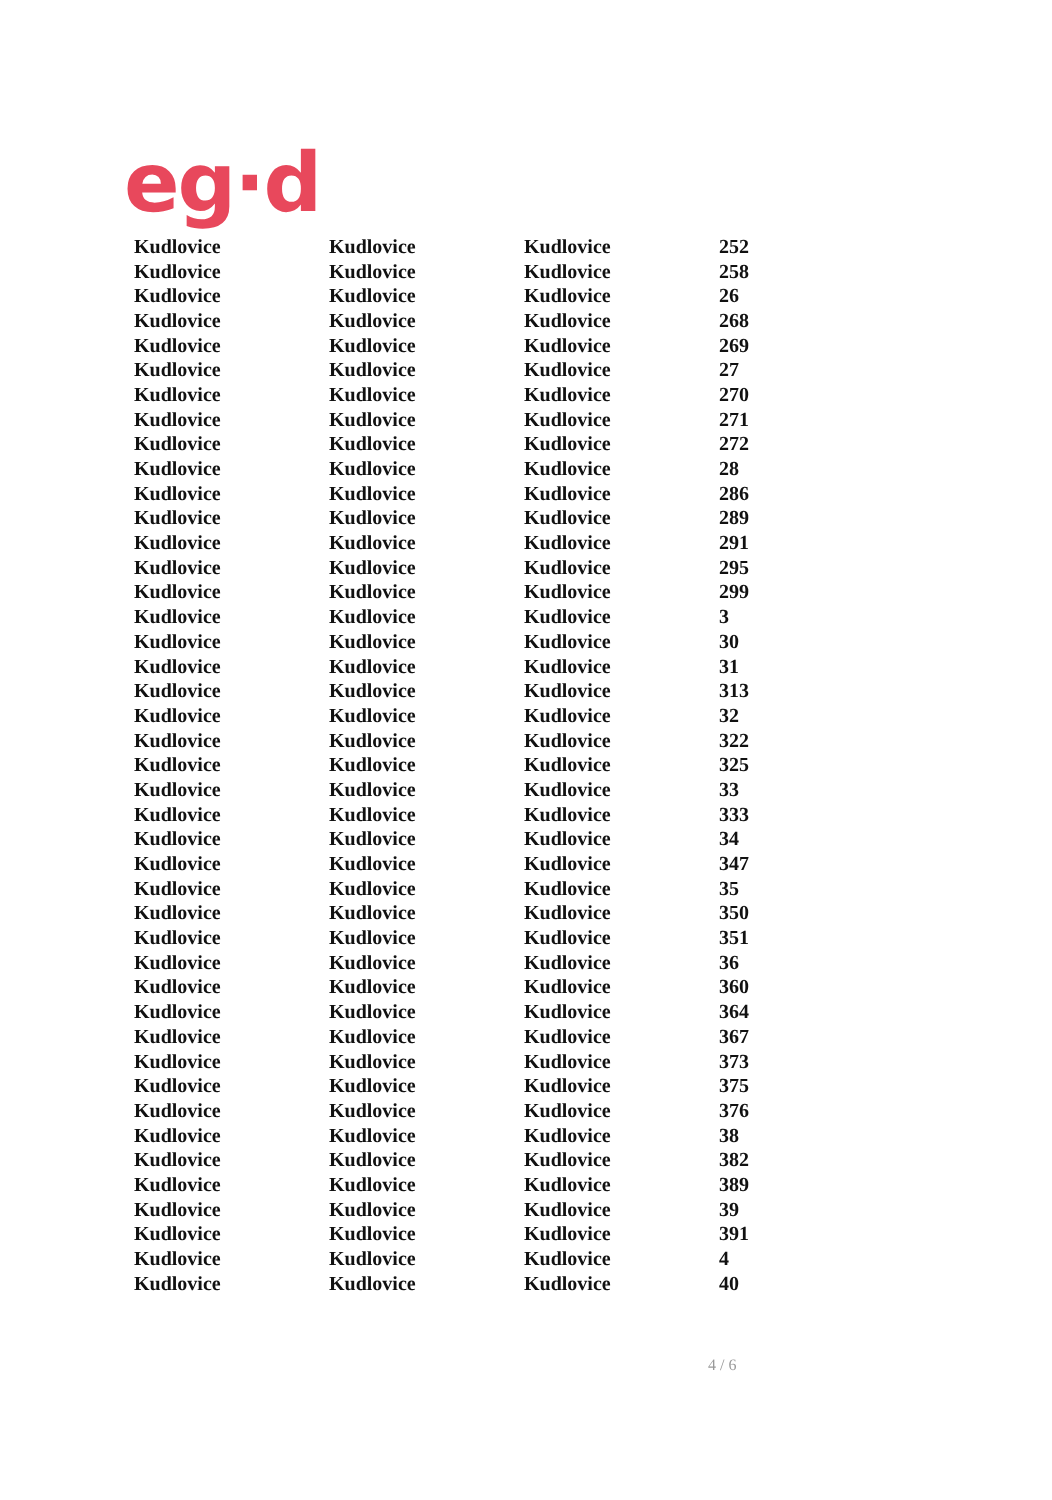eg·d
| Kudlovice | Kudlovice | Kudlovice | 252 |
| Kudlovice | Kudlovice | Kudlovice | 258 |
| Kudlovice | Kudlovice | Kudlovice | 26 |
| Kudlovice | Kudlovice | Kudlovice | 268 |
| Kudlovice | Kudlovice | Kudlovice | 269 |
| Kudlovice | Kudlovice | Kudlovice | 27 |
| Kudlovice | Kudlovice | Kudlovice | 270 |
| Kudlovice | Kudlovice | Kudlovice | 271 |
| Kudlovice | Kudlovice | Kudlovice | 272 |
| Kudlovice | Kudlovice | Kudlovice | 28 |
| Kudlovice | Kudlovice | Kudlovice | 286 |
| Kudlovice | Kudlovice | Kudlovice | 289 |
| Kudlovice | Kudlovice | Kudlovice | 291 |
| Kudlovice | Kudlovice | Kudlovice | 295 |
| Kudlovice | Kudlovice | Kudlovice | 299 |
| Kudlovice | Kudlovice | Kudlovice | 3 |
| Kudlovice | Kudlovice | Kudlovice | 30 |
| Kudlovice | Kudlovice | Kudlovice | 31 |
| Kudlovice | Kudlovice | Kudlovice | 313 |
| Kudlovice | Kudlovice | Kudlovice | 32 |
| Kudlovice | Kudlovice | Kudlovice | 322 |
| Kudlovice | Kudlovice | Kudlovice | 325 |
| Kudlovice | Kudlovice | Kudlovice | 33 |
| Kudlovice | Kudlovice | Kudlovice | 333 |
| Kudlovice | Kudlovice | Kudlovice | 34 |
| Kudlovice | Kudlovice | Kudlovice | 347 |
| Kudlovice | Kudlovice | Kudlovice | 35 |
| Kudlovice | Kudlovice | Kudlovice | 350 |
| Kudlovice | Kudlovice | Kudlovice | 351 |
| Kudlovice | Kudlovice | Kudlovice | 36 |
| Kudlovice | Kudlovice | Kudlovice | 360 |
| Kudlovice | Kudlovice | Kudlovice | 364 |
| Kudlovice | Kudlovice | Kudlovice | 367 |
| Kudlovice | Kudlovice | Kudlovice | 373 |
| Kudlovice | Kudlovice | Kudlovice | 375 |
| Kudlovice | Kudlovice | Kudlovice | 376 |
| Kudlovice | Kudlovice | Kudlovice | 38 |
| Kudlovice | Kudlovice | Kudlovice | 382 |
| Kudlovice | Kudlovice | Kudlovice | 389 |
| Kudlovice | Kudlovice | Kudlovice | 39 |
| Kudlovice | Kudlovice | Kudlovice | 391 |
| Kudlovice | Kudlovice | Kudlovice | 4 |
| Kudlovice | Kudlovice | Kudlovice | 40 |
4 / 6